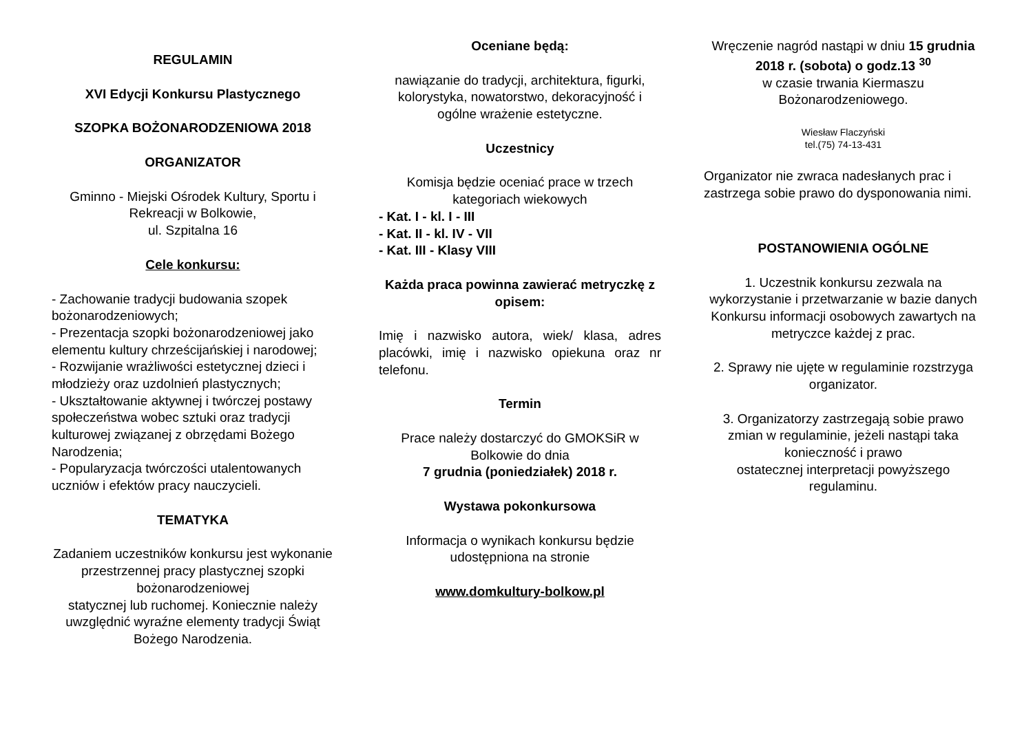REGULAMIN
XVI Edycji Konkursu Plastycznego
SZOPKA BOŻONARODZENIOWA 2018
ORGANIZATOR
Gminno - Miejski Ośrodek Kultury, Sportu i Rekreacji w Bolkowie,
ul. Szpitalna 16
Cele konkursu:
- Zachowanie tradycji budowania szopek bożonarodzeniowych;
- Prezentacja szopki bożonarodzeniowej jako elementu kultury chrześcijańskiej i narodowej;
- Rozwijanie wrażliwości estetycznej dzieci i młodzieży oraz uzdolnień plastycznych;
- Ukształtowanie aktywnej i twórczej postawy społeczeństwa wobec sztuki oraz tradycji kulturowej związanej z obrzędami Bożego Narodzenia;
- Popularyzacja twórczości utalentowanych uczniów i efektów pracy nauczycieli.
TEMATYKA
Zadaniem uczestników konkursu jest wykonanie przestrzennej pracy plastycznej szopki bożonarodzeniowej
statycznej lub ruchomej. Koniecznie należy uwzględnić wyraźne elementy tradycji Świąt Bożego Narodzenia.
Oceniane będą:
nawiązanie do tradycji, architektura, figurki, kolorystyka, nowatorstwo, dekoracyjność i ogólne wrażenie estetyczne.
Uczestnicy
Komisja będzie oceniać prace w trzech kategoriach wiekowych
- Kat. I - kl. I - III
- Kat. II - kl. IV - VII
- Kat. III - Klasy VIII
Każda praca powinna zawierać metryczkę z opisem:
Imię i nazwisko autora, wiek/ klasa, adres placówki, imię i nazwisko opiekuna oraz nr telefonu.
Termin
Prace należy dostarczyć do GMOKSiR w Bolkowie do dnia
7 grudnia (poniedziałek) 2018 r.
Wystawa pokonkursowa
Informacja o wynikach konkursu będzie udostępniona na stronie
www.domkultury-bolkow.pl
Wręczenie nagród nastąpi w dniu 15 grudnia 2018 r. (sobota) o godz.13 <sup>30</sup>
w czasie trwania Kiermaszu Bożonarodzeniowego.
Wiesław Flaczyński
tel.(75) 74-13-431
Organizator nie zwraca nadesłanych prac i zastrzega sobie prawo do dysponowania nimi.
POSTANOWIENIA OGÓLNE
1. Uczestnik konkursu zezwala na wykorzystanie i przetwarzanie w bazie danych Konkursu informacji osobowych zawartych na metryczce każdej z prac.
2. Sprawy nie ujęte w regulaminie rozstrzyga organizator.
3. Organizatorzy zastrzegają sobie prawo zmian w regulaminie, jeżeli nastąpi taka konieczność i prawo
ostatecznej interpretacji powyższego regulaminu.